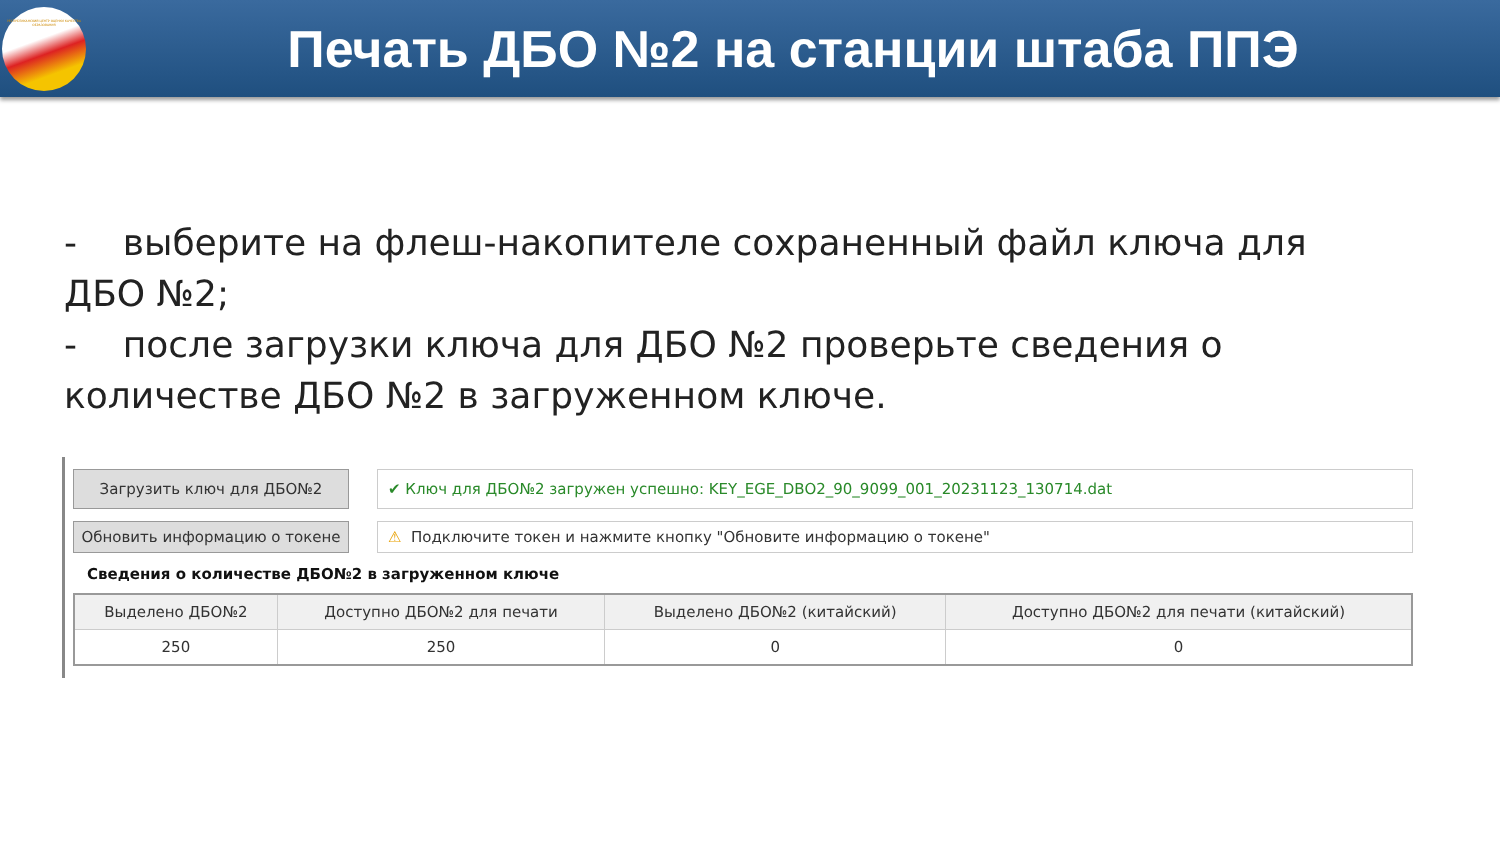РЕСПУБЛИКАНСКИЙ ЦЕНТР ОЦЕНКИ КАЧЕСТВА ОБРАЗОВАНИЯ
Печать ДБО №2 на станции штаба ППЭ
- выберите на флеш-накопителе сохраненный файл ключа для ДБО №2;
- после загрузки ключа для ДБО №2 проверьте сведения о количестве ДБО №2 в загруженном ключе.
Загрузить ключ для ДБО№2
✔ Ключ для ДБО№2 загружен успешно: KEY_EGE_DBO2_90_9099_001_20231123_130714.dat
Обновить информацию о токене
⚠ Подключите токен и нажмите кнопку "Обновите информацию о токене"
Сведения о количестве ДБО№2 в загруженном ключе
| Выделено ДБО№2 | Доступно ДБО№2 для печати | Выделено ДБО№2 (китайский) | Доступно ДБО№2 для печати (китайский) |
| --- | --- | --- | --- |
| 250 | 250 | 0 | 0 |